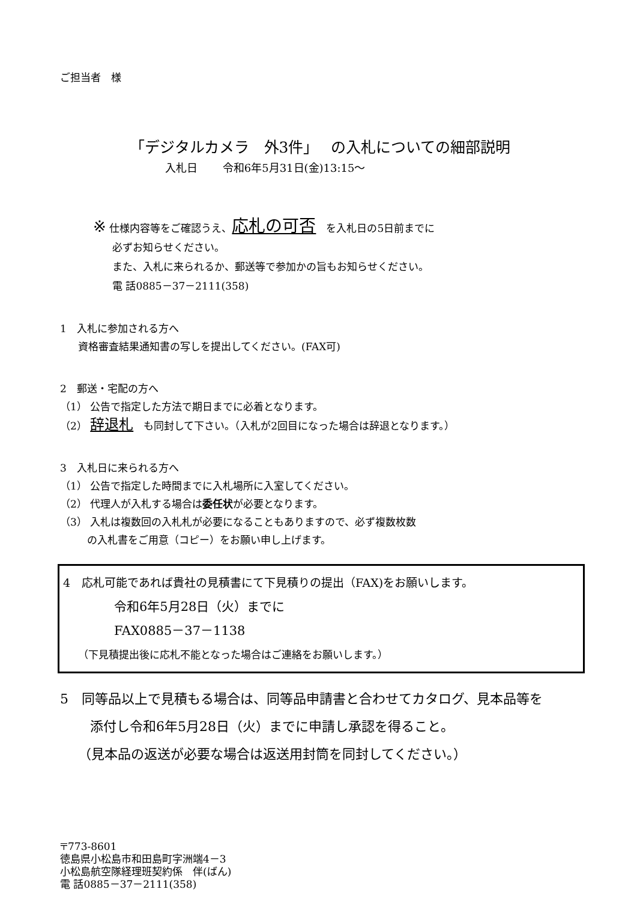ご担当者　様
「デジタルカメラ　外3件」　 の入札についての細部説明
入札日　　 令和6年5月31日(金)13:15～
※ 仕様内容等をご確認うえ、応札の可否　を入札日の5日前までに
必ずお知らせください。
また、入札に来られるか、郵送等で参加かの旨もお知らせください。
電 話0885－37－2111(358)
1　入札に参加される方へ
資格審査結果通知書の写しを提出してください。(FAX可)
2　郵送・宅配の方へ
（1） 公告で指定した方法で期日までに必着となります。
（2） 辞退札　も同封して下さい。（入札が2回目になった場合は辞退となります。）
3　入札日に来られる方へ
（1） 公告で指定した時間までに入札場所に入室してください。
（2） 代理人が入札する場合は委任状が必要となります。
（3） 入札は複数回の入札札が必要になることもありますので、必ず複数枚数
の入札書をご用意（コピー）をお願い申し上げます。
4　応札可能であれば貴社の見積書にて下見積りの提出（FAX)をお願いします。
令和6年5月28日（火）までに
FAX0885－37－1138
（下見積提出後に応札不能となった場合はご連絡をお願いします。）
5　同等品以上で見積もる場合は、同等品申請書と合わせてカタログ、見本品等を
添付し令和6年5月28日（火）までに申請し承認を得ること。
（見本品の返送が必要な場合は返送用封筒を同封してください。）
〒773-8601
徳島県小松島市和田島町字洲端4－3
小松島航空隊経理班契約係　伴(ばん)
電 話0885－37－2111(358)